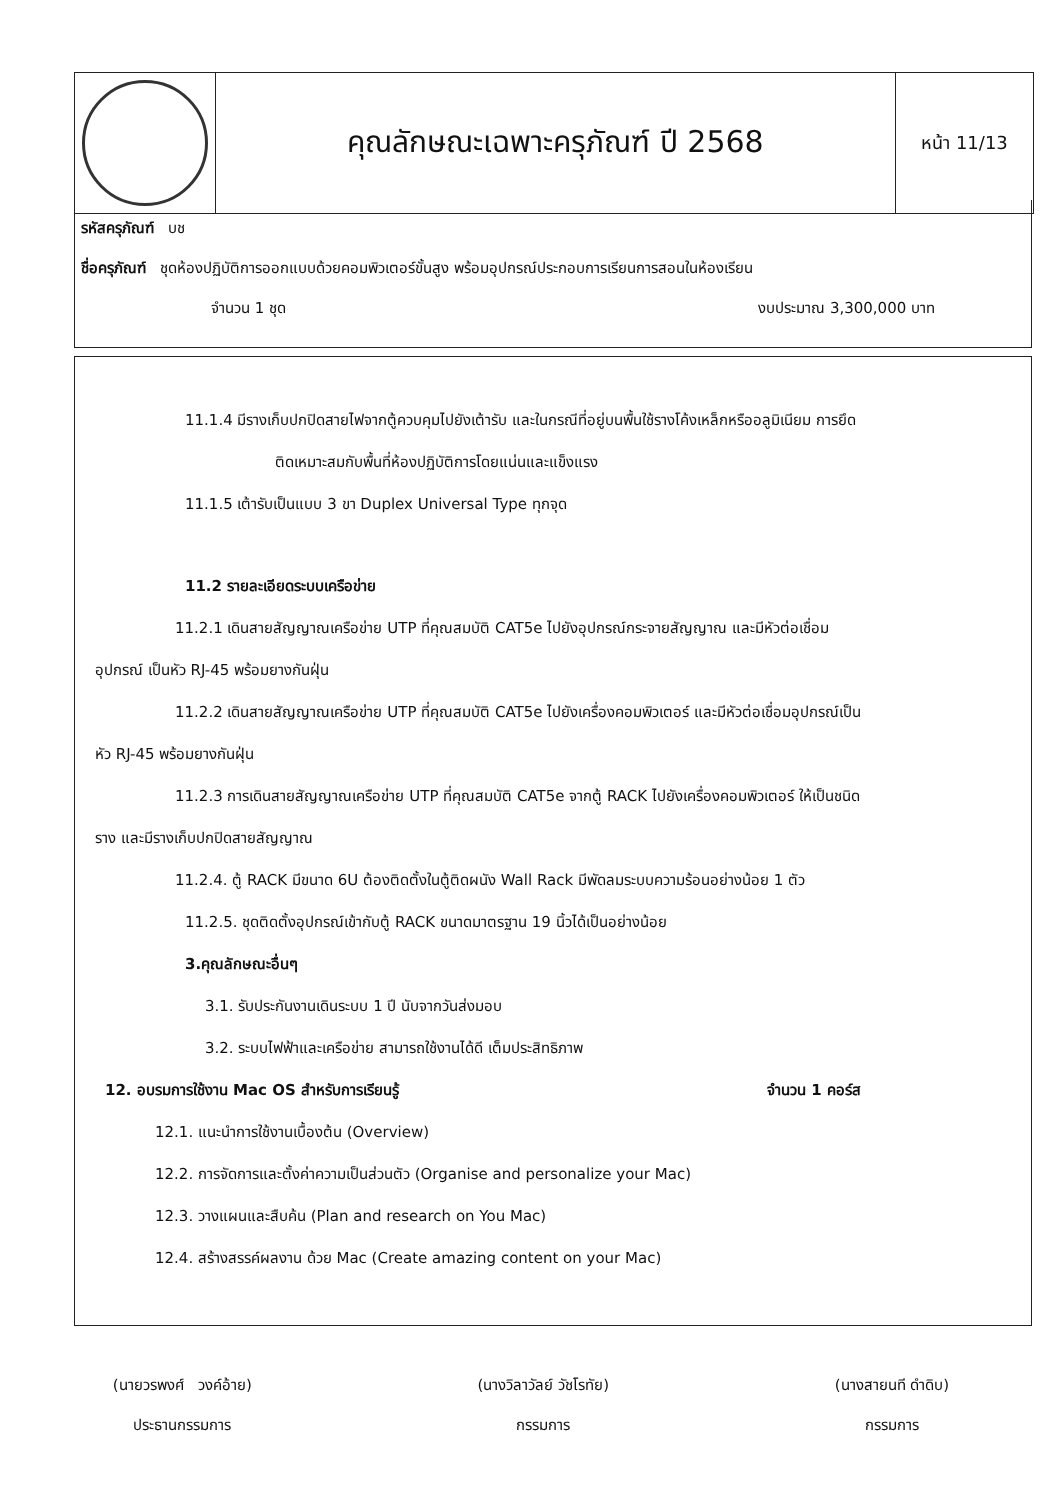| | คุณลักษณะเฉพาะครุภัณฑ์ ปี 2568 | หน้า 11/13 |
รหัสครุภัณฑ์ บช
ชื่อครุภัณฑ์ ชุดห้องปฏิบัติการออกแบบด้วยคอมพิวเตอร์ขั้นสูง พร้อมอุปกรณ์ประกอบการเรียนการสอนในห้องเรียน
จำนวน 1 ชุด งบประมาณ 3,300,000 บาท
11.1.4 มีรางเก็บปกปิดสายไฟจากตู้ควบคุมไปยังเต้ารับ และในกรณีที่อยู่บนพื้นใช้รางโค้งเหล็กหรืออลูมิเนียม การยึด
ติดเหมาะสมกับพื้นที่ห้องปฏิบัติการโดยแน่นและแข็งแรง
11.1.5 เต้ารับเป็นแบบ 3 ขา Duplex Universal Type ทุกจุด
11.2 รายละเอียดระบบเครือข่าย
11.2.1 เดินสายสัญญาณเครือข่าย UTP ที่คุณสมบัติ CAT5e ไปยังอุปกรณ์กระจายสัญญาณ และมีหัวต่อเชื่อม
อุปกรณ์ เป็นหัว RJ-45 พร้อมยางกันฝุ่น
11.2.2 เดินสายสัญญาณเครือข่าย UTP ที่คุณสมบัติ CAT5e ไปยังเครื่องคอมพิวเตอร์ และมีหัวต่อเชื่อมอุปกรณ์เป็น
หัว RJ-45 พร้อมยางกันฝุ่น
11.2.3 การเดินสายสัญญาณเครือข่าย UTP ที่คุณสมบัติ CAT5e จากตู้ RACK ไปยังเครื่องคอมพิวเตอร์ ให้เป็นชนิด
ราง และมีรางเก็บปกปิดสายสัญญาณ
11.2.4. ตู้ RACK มีขนาด 6U ต้องติดตั้งในตู้ติดผนัง Wall Rack มีพัดลมระบบความร้อนอย่างน้อย 1 ตัว
11.2.5. ชุดติดตั้งอุปกรณ์เข้ากับตู้ RACK ขนาดมาตรฐาน 19 นิ้วได้เป็นอย่างน้อย
3.คุณลักษณะอื่นๆ
3.1. รับประกันงานเดินระบบ 1 ปี นับจากวันส่งมอบ
3.2. ระบบไฟฟ้าและเครือข่าย สามารถใช้งานได้ดี เต็มประสิทธิภาพ
12. อบรมการใช้งาน Mac OS สำหรับการเรียนรู้ จำนวน 1 คอร์ส
12.1. แนะนำการใช้งานเบื้องต้น (Overview)
12.2. การจัดการและตั้งค่าความเป็นส่วนตัว (Organise and personalize your Mac)
12.3. วางแผนและสืบค้น (Plan and research on You Mac)
12.4. สร้างสรรค์ผลงาน ด้วย Mac (Create amazing content on your Mac)
(นายวรพงศ์ วงค์อ้าย)
ประธานกรรมการ
(นางวิลาวัลย์ วัชโรทัย)
กรรมการ
(นางสายนที ดำดิบ)
กรรมการ